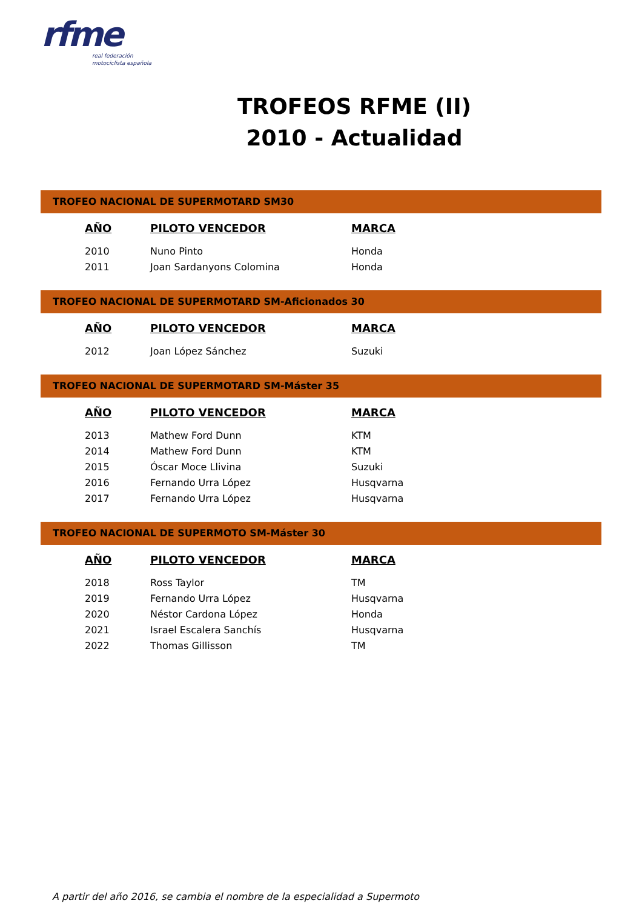rfme
real federación
motociclista española
TROFEOS RFME (II)
2010 - Actualidad
TROFEO NACIONAL DE SUPERMOTARD SM30
| AÑO | PILOTO VENCEDOR | MARCA |
| --- | --- | --- |
| 2010 | Nuno Pinto | Honda |
| 2011 | Joan Sardanyons Colomina | Honda |
TROFEO NACIONAL DE SUPERMOTARD SM-Aficionados 30
| AÑO | PILOTO VENCEDOR | MARCA |
| --- | --- | --- |
| 2012 | Joan López Sánchez | Suzuki |
TROFEO NACIONAL DE SUPERMOTARD SM-Máster 35
| AÑO | PILOTO VENCEDOR | MARCA |
| --- | --- | --- |
| 2013 | Mathew Ford Dunn | KTM |
| 2014 | Mathew Ford Dunn | KTM |
| 2015 | Óscar Moce Llivina | Suzuki |
| 2016 | Fernando Urra López | Husqvarna |
| 2017 | Fernando Urra López | Husqvarna |
TROFEO NACIONAL DE SUPERMOTO SM-Máster 30
| AÑO | PILOTO VENCEDOR | MARCA |
| --- | --- | --- |
| 2018 | Ross Taylor | TM |
| 2019 | Fernando Urra López | Husqvarna |
| 2020 | Néstor Cardona López | Honda |
| 2021 | Israel Escalera Sanchís | Husqvarna |
| 2022 | Thomas Gillisson | TM |
A partir del año 2016, se cambia el nombre de la especialidad a Supermoto